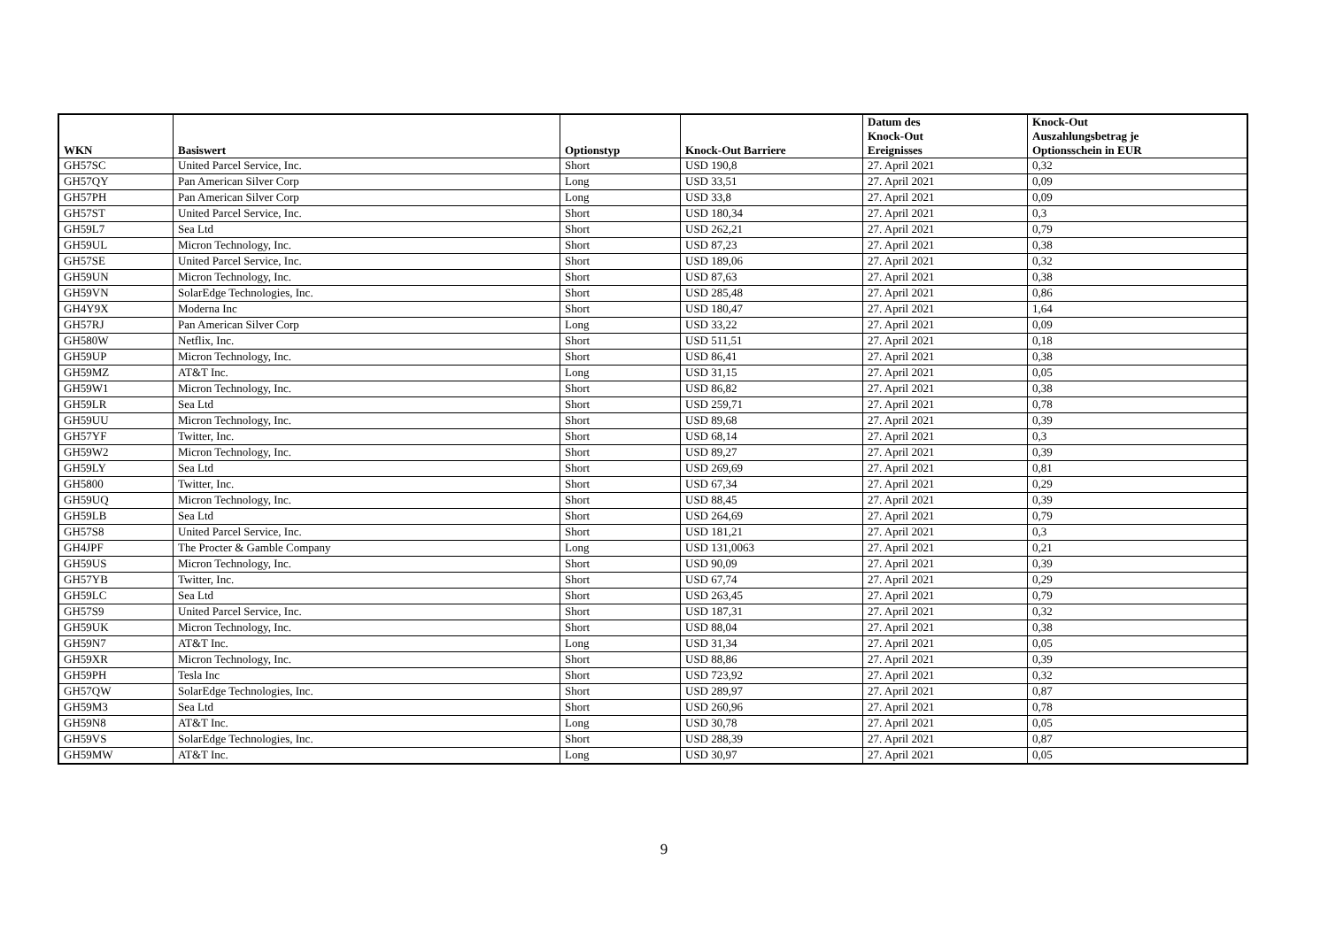| WKN | Basiswert | Optionstyp | Knock-Out Barriere | Datum des Knock-Out Ereignisses | Knock-Out Auszahlungsbetrag je Optionsschein in EUR |
| --- | --- | --- | --- | --- | --- |
| GH57SC | United Parcel Service, Inc. | Short | USD 190,8 | 27. April 2021 | 0,32 |
| GH57QY | Pan American Silver Corp | Long | USD 33,51 | 27. April 2021 | 0,09 |
| GH57PH | Pan American Silver Corp | Long | USD 33,8 | 27. April 2021 | 0,09 |
| GH57ST | United Parcel Service, Inc. | Short | USD 180,34 | 27. April 2021 | 0,3 |
| GH59L7 | Sea Ltd | Short | USD 262,21 | 27. April 2021 | 0,79 |
| GH59UL | Micron Technology, Inc. | Short | USD 87,23 | 27. April 2021 | 0,38 |
| GH57SE | United Parcel Service, Inc. | Short | USD 189,06 | 27. April 2021 | 0,32 |
| GH59UN | Micron Technology, Inc. | Short | USD 87,63 | 27. April 2021 | 0,38 |
| GH59VN | SolarEdge Technologies, Inc. | Short | USD 285,48 | 27. April 2021 | 0,86 |
| GH4Y9X | Moderna Inc | Short | USD 180,47 | 27. April 2021 | 1,64 |
| GH57RJ | Pan American Silver Corp | Long | USD 33,22 | 27. April 2021 | 0,09 |
| GH580W | Netflix, Inc. | Short | USD 511,51 | 27. April 2021 | 0,18 |
| GH59UP | Micron Technology, Inc. | Short | USD 86,41 | 27. April 2021 | 0,38 |
| GH59MZ | AT&T Inc. | Long | USD 31,15 | 27. April 2021 | 0,05 |
| GH59W1 | Micron Technology, Inc. | Short | USD 86,82 | 27. April 2021 | 0,38 |
| GH59LR | Sea Ltd | Short | USD 259,71 | 27. April 2021 | 0,78 |
| GH59UU | Micron Technology, Inc. | Short | USD 89,68 | 27. April 2021 | 0,39 |
| GH57YF | Twitter, Inc. | Short | USD 68,14 | 27. April 2021 | 0,3 |
| GH59W2 | Micron Technology, Inc. | Short | USD 89,27 | 27. April 2021 | 0,39 |
| GH59LY | Sea Ltd | Short | USD 269,69 | 27. April 2021 | 0,81 |
| GH5800 | Twitter, Inc. | Short | USD 67,34 | 27. April 2021 | 0,29 |
| GH59UQ | Micron Technology, Inc. | Short | USD 88,45 | 27. April 2021 | 0,39 |
| GH59LB | Sea Ltd | Short | USD 264,69 | 27. April 2021 | 0,79 |
| GH57S8 | United Parcel Service, Inc. | Short | USD 181,21 | 27. April 2021 | 0,3 |
| GH4JPF | The Procter & Gamble Company | Long | USD 131,0063 | 27. April 2021 | 0,21 |
| GH59US | Micron Technology, Inc. | Short | USD 90,09 | 27. April 2021 | 0,39 |
| GH57YB | Twitter, Inc. | Short | USD 67,74 | 27. April 2021 | 0,29 |
| GH59LC | Sea Ltd | Short | USD 263,45 | 27. April 2021 | 0,79 |
| GH57S9 | United Parcel Service, Inc. | Short | USD 187,31 | 27. April 2021 | 0,32 |
| GH59UK | Micron Technology, Inc. | Short | USD 88,04 | 27. April 2021 | 0,38 |
| GH59N7 | AT&T Inc. | Long | USD 31,34 | 27. April 2021 | 0,05 |
| GH59XR | Micron Technology, Inc. | Short | USD 88,86 | 27. April 2021 | 0,39 |
| GH59PH | Tesla Inc | Short | USD 723,92 | 27. April 2021 | 0,32 |
| GH57QW | SolarEdge Technologies, Inc. | Short | USD 289,97 | 27. April 2021 | 0,87 |
| GH59M3 | Sea Ltd | Short | USD 260,96 | 27. April 2021 | 0,78 |
| GH59N8 | AT&T Inc. | Long | USD 30,78 | 27. April 2021 | 0,05 |
| GH59VS | SolarEdge Technologies, Inc. | Short | USD 288,39 | 27. April 2021 | 0,87 |
| GH59MW | AT&T Inc. | Long | USD 30,97 | 27. April 2021 | 0,05 |
9